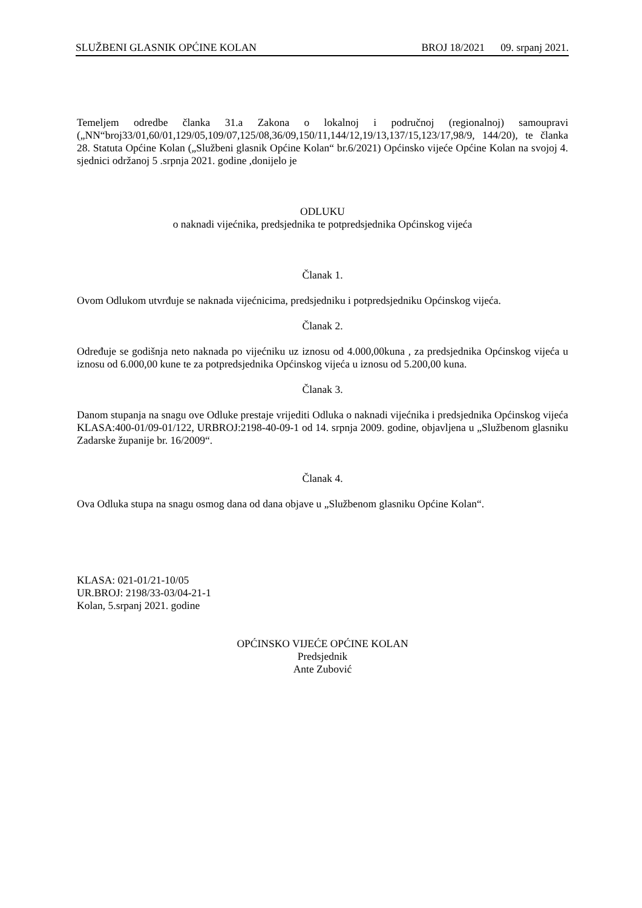SLUŽBENI GLASNIK OPĆINE KOLAN BROJ 18/2021 09. srpanj 2021.
Temeljem odredbe članka 31.a Zakona o lokalnoj i područnoj (regionalnoj) samoupravi („NN“broj33/01,60/01,129/05,109/07,125/08,36/09,150/11,144/12,19/13,137/15,123/17,98/9, 144/20), te članka 28. Statuta Općine Kolan („Službeni glasnik Općine Kolan“ br.6/2021) Općinsko vijeće Općine Kolan na svojoj 4. sjednici održanoj 5 .srpnja 2021. godine ,donijelo je
ODLUKU
o naknadi vijećnika, predsjednika te potpredsjednika Općinskog vijeća
Članak 1.
Ovom Odlukom utvrđuje se naknada vijećnicima, predsjedniku i potpredsjedniku Općinskog vijeća.
Članak 2.
Određuje se godišnja neto naknada po vijećniku uz iznosu od 4.000,00kuna , za predsjednika Općinskog vijeća u iznosu od 6.000,00 kune te za potpredsjednika Općinskog vijeća u iznosu od 5.200,00 kuna.
Članak 3.
Danom stupanja na snagu ove Odluke prestaje vrijediti Odluka o naknadi vijećnika i predsjednika Općinskog vijeća KLASA:400-01/09-01/122, URBROJ:2198-40-09-1 od 14. srpnja 2009. godine, objavljena u „Službenom glasniku Zadarske županije br. 16/2009“.
Članak 4.
Ova Odluka stupa na snagu osmog dana od dana objave u „Službenom glasniku Općine Kolan“.
KLASA: 021-01/21-10/05
UR.BROJ: 2198/33-03/04-21-1
Kolan, 5.srpanj 2021. godine
OPĆINSKO VIJEĆE OPĆINE KOLAN
Predsjednik
Ante Zubović